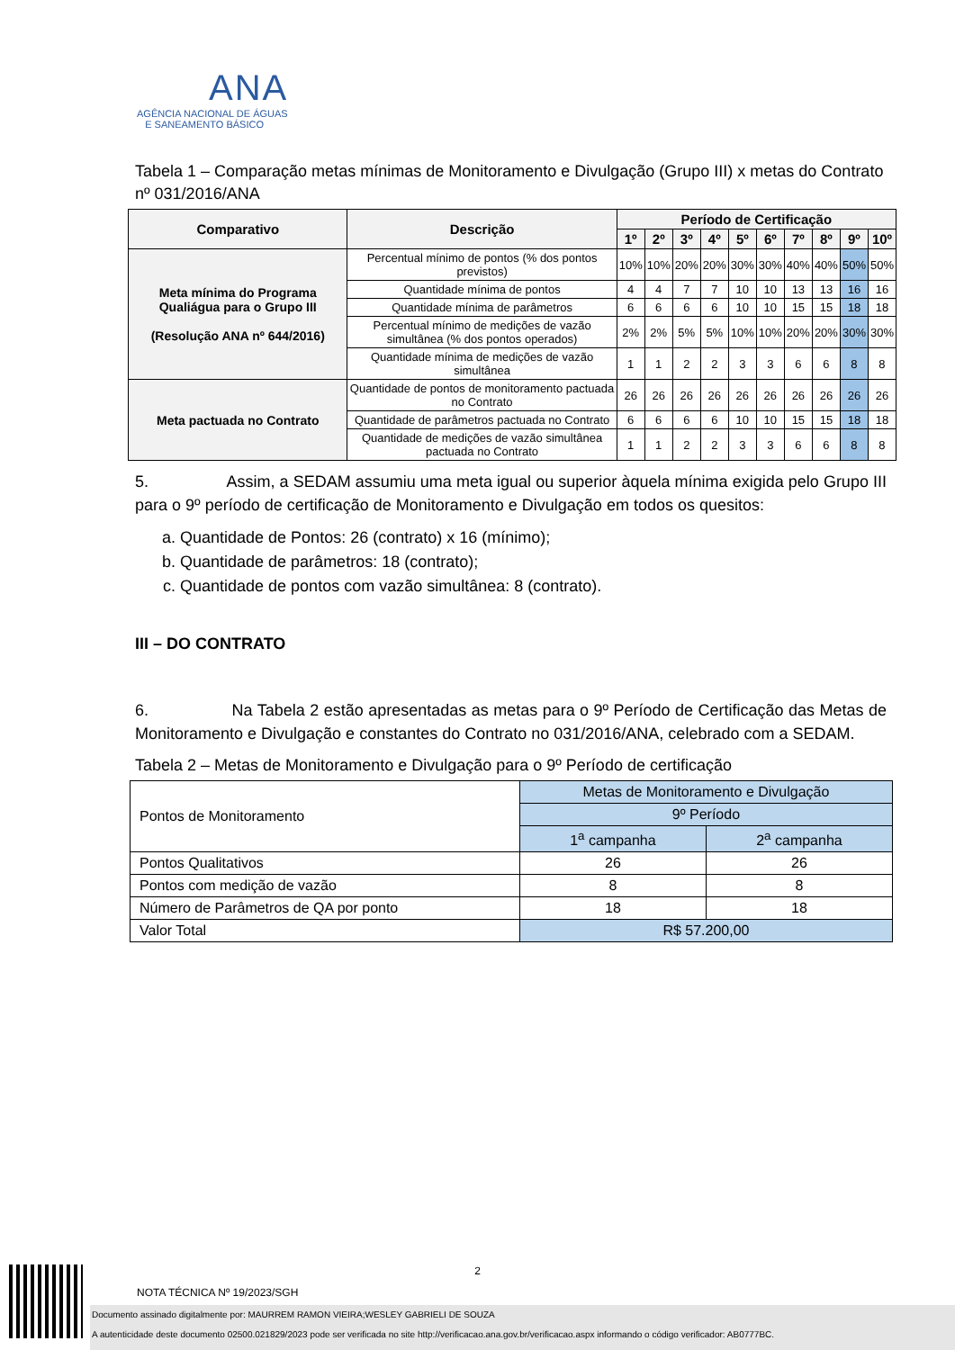ANA
AGÊNCIA NACIONAL DE ÁGUAS
E SANEAMENTO BÁSICO
Tabela 1 – Comparação metas mínimas de Monitoramento e Divulgação (Grupo III) x metas do Contrato nº 031/2016/ANA
| Comparativo | Descrição | Período de Certificação | | | | | | | | | |
| --- | --- | --- | --- | --- | --- | --- | --- | --- | --- | --- | --- |
| | | 1º | 2º | 3º | 4º | 5º | 6º | 7º | 8º | 9º | 10º |
| Meta mínima do Programa Qualiágua para o Grupo III (Resolução ANA nº 644/2016) | Percentual mínimo de pontos (% dos pontos previstos) | 10% | 10% | 20% | 20% | 30% | 30% | 40% | 40% | 50% | 50% |
| | Quantidade mínima de pontos | 4 | 4 | 7 | 7 | 10 | 10 | 13 | 13 | 16 | 16 |
| | Quantidade mínima de parâmetros | 6 | 6 | 6 | 6 | 10 | 10 | 15 | 15 | 18 | 18 |
| | Percentual mínimo de medições de vazão simultânea (% dos pontos operados) | 2% | 2% | 5% | 5% | 10% | 10% | 20% | 20% | 30% | 30% |
| | Quantidade mínima de medições de vazão simultânea | 1 | 1 | 2 | 2 | 3 | 3 | 6 | 6 | 8 | 8 |
| Meta pactuada no Contrato | Quantidade de pontos de monitoramento pactuada no Contrato | 26 | 26 | 26 | 26 | 26 | 26 | 26 | 26 | 26 | 26 |
| | Quantidade de parâmetros pactuada no Contrato | 6 | 6 | 6 | 6 | 10 | 10 | 15 | 15 | 18 | 18 |
| | Quantidade de medições de vazão simultânea pactuada no Contrato | 1 | 1 | 2 | 2 | 3 | 3 | 6 | 6 | 8 | 8 |
5. Assim, a SEDAM assumiu uma meta igual ou superior àquela mínima exigida pelo Grupo III para o 9º período de certificação de Monitoramento e Divulgação em todos os quesitos:
a. Quantidade de Pontos: 26 (contrato) x 16 (mínimo);
b. Quantidade de parâmetros: 18 (contrato);
c. Quantidade de pontos com vazão simultânea: 8 (contrato).
III – DO CONTRATO
6. Na Tabela 2 estão apresentadas as metas para o 9º Período de Certificação das Metas de Monitoramento e Divulgação e constantes do Contrato no 031/2016/ANA, celebrado com a SEDAM.
Tabela 2 – Metas de Monitoramento e Divulgação para o 9º Período de certificação
| Pontos de Monitoramento | Metas de Monitoramento e Divulgação | |
| | 9º Período | |
| | 1<sup>a</sup> campanha | 2<sup>a</sup> campanha |
| Pontos Qualitativos | 26 | 26 |
| Pontos com medição de vazão | 8 | 8 |
| Número de Parâmetros de QA por ponto | 18 | 18 |
| Valor Total | R$ 57.200,00 | |
2
NOTA TÉCNICA Nº 19/2023/SGH
Documento assinado digitalmente por: MAURREM RAMON VIEIRA;WESLEY GABRIELI DE SOUZA
A autenticidade deste documento 02500.021829/2023 pode ser verificada no site http://verificacao.ana.gov.br/verificacao.aspx informando o código verificador: AB0777BC.